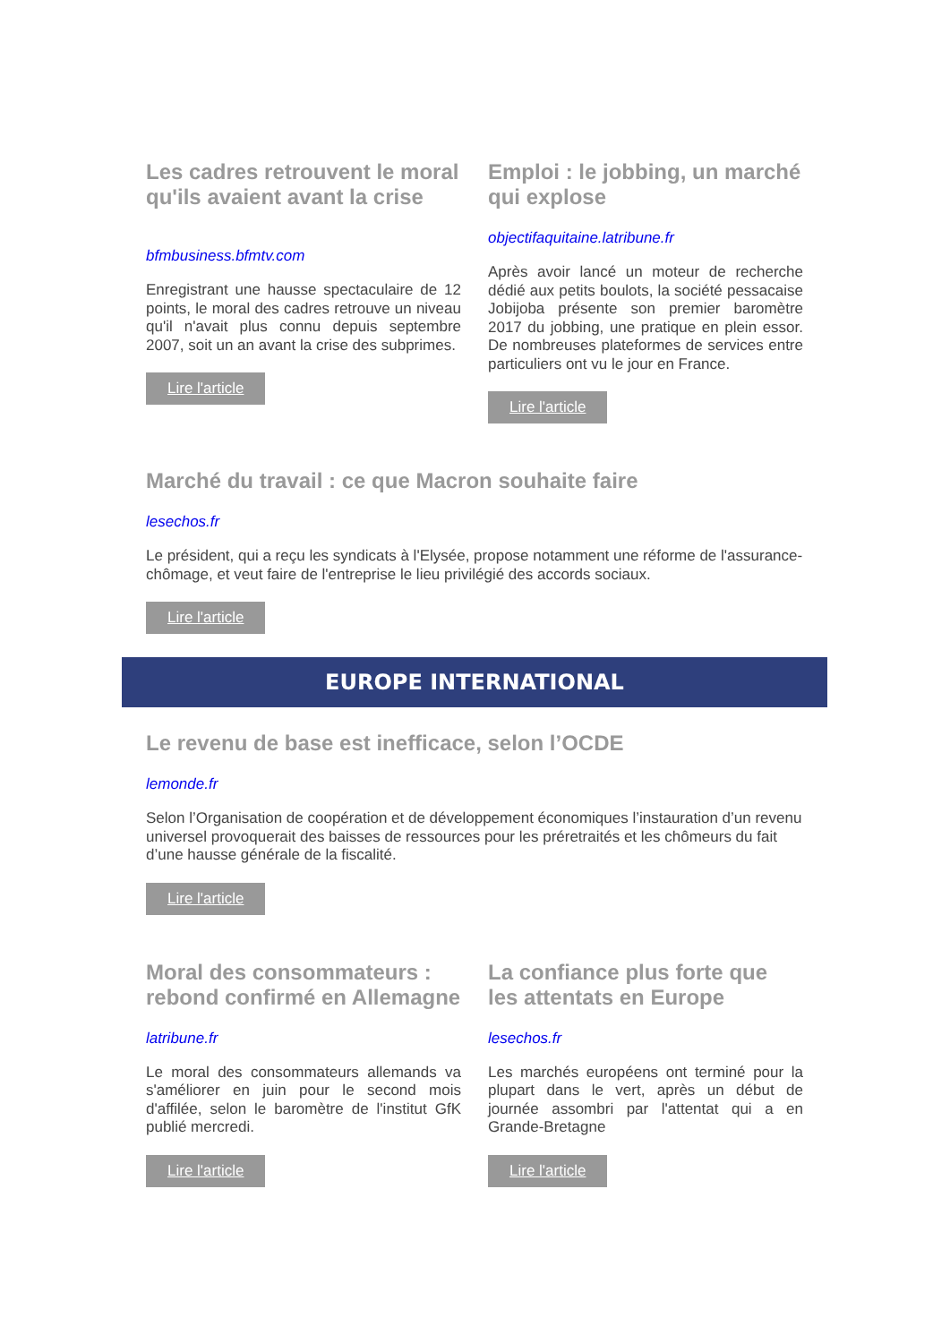Les cadres retrouvent le moral qu'ils avaient avant la crise
bfmbusiness.bfmtv.com
Enregistrant une hausse spectaculaire de 12 points, le moral des cadres retrouve un niveau qu'il n'avait plus connu depuis septembre 2007, soit un an avant la crise des subprimes.
Lire l'article
Emploi : le jobbing, un marché qui explose
objectifaquitaine.latribune.fr
Après avoir lancé un moteur de recherche dédié aux petits boulots, la société pessacaise Jobijoba présente son premier baromètre 2017 du jobbing, une pratique en plein essor. De nombreuses plateformes de services entre particuliers ont vu le jour en France.
Lire l'article
Marché du travail : ce que Macron souhaite faire
lesechos.fr
Le président, qui a reçu les syndicats à l'Elysée, propose notamment une réforme de l'assurance-chômage, et veut faire de l'entreprise le lieu privilégié des accords sociaux.
Lire l'article
EUROPE INTERNATIONAL
Le revenu de base est inefficace, selon l’OCDE
lemonde.fr
Selon l’Organisation de coopération et de développement économiques l’instauration d’un revenu universel provoquerait des baisses de ressources pour les préretraités et les chômeurs du fait d’une hausse générale de la fiscalité.
Lire l'article
Moral des consommateurs : rebond confirmé en Allemagne
latribune.fr
Le moral des consommateurs allemands va s'améliorer en juin pour le second mois d'affilée, selon le baromètre de l'institut GfK publié mercredi.
Lire l'article
La confiance plus forte que les attentats en Europe
lesechos.fr
Les marchés européens ont terminé pour la plupart dans le vert, après un début de journée assombri par l'attentat qui a en Grande-Bretagne
Lire l'article